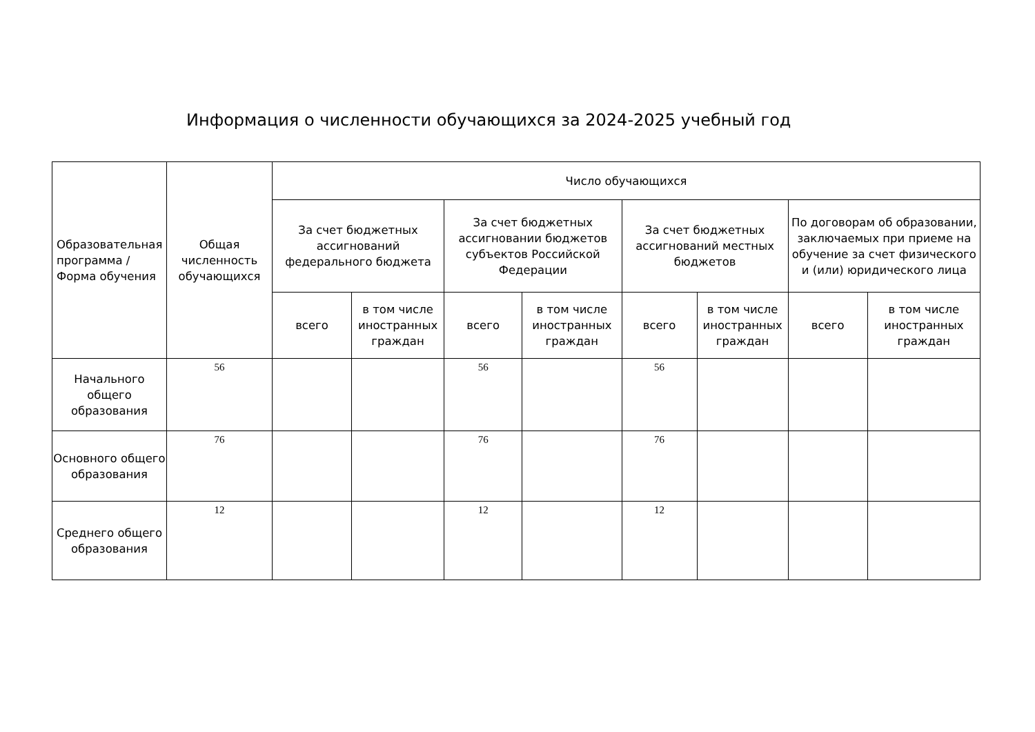Информация о численности обучающихся за 2024-2025 учебный год
| Образовательная программа / Форма обучения | Общая численность обучающихся | Число обучающихся | | | | | | | |
| --- | --- | --- | --- | --- | --- | --- | --- | --- | --- |
| | | За счет бюджетных ассигнований федерального бюджета | | За счет бюджетных ассигновании бюджетов субъектов Российской Федерации | | За счет бюджетных ассигнований местных бюджетов | | По договорам об образовании, заключаемых при приеме на обучение за счет физического и (или) юридического лица | |
| | | всего | в том числе иностранных граждан | всего | в том числе иностранных граждан | всего | в том числе иностранных граждан | всего | в том числе иностранных граждан |
| Начального общего образования | 56 | | | 56 | | 56 | | | |
| Основного общего образования | 76 | | | 76 | | 76 | | | |
| Среднего общего образования | 12 | | | 12 | | 12 | | | |